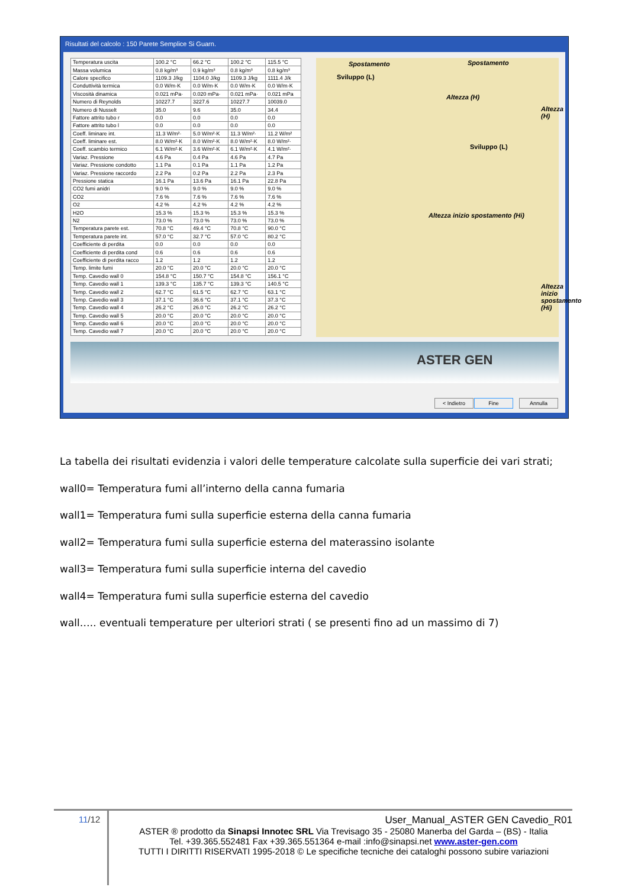Risultati del calcolo : 150 Parete Semplice Si Guarn.
| Temperatura uscita | 100.2 °C | 66.2 °C | 100.2 °C | 115.5 °C |
| Massa volumica | 0.8 kg/m³ | 0.9 kg/m³ | 0.8 kg/m³ | 0.8 kg/m³ |
| Calore specifico | 1109.3 J/kg | 1104.0 J/kg | 1109.3 J/kg | 1111.4 J/k |
| Conduttività termica | 0.0 W/m·K | 0.0 W/m·K | 0.0 W/m·K | 0.0 W/m·K |
| Viscosità dinamica | 0.021 mPa· | 0.020 mPa· | 0.021 mPa· | 0.021 mPa |
| Numero di Reynolds | 10227.7 | 3227.6 | 10227.7 | 10039.0 |
| Numero di Nusselt | 35.0 | 9.6 | 35.0 | 34.4 |
| Fattore attrito tubo r | 0.0 | 0.0 | 0.0 | 0.0 |
| Fattore attrito tubo l | 0.0 | 0.0 | 0.0 | 0.0 |
| Coeff. liminare int. | 11.3 W/m²· | 5.0 W/m²·K | 11.3 W/m²· | 11.2 W/m² |
| Coeff. liminare est. | 8.0 W/m²·K | 8.0 W/m²·K | 8.0 W/m²·K | 8.0 W/m²· |
| Coeff. scambio termico | 6.1 W/m²·K | 3.6 W/m²·K | 6.1 W/m²·K | 4.1 W/m²· |
| Variaz. Pressione | 4.6 Pa | 0.4 Pa | 4.6 Pa | 4.7 Pa |
| Variaz. Pressione condotto | 1.1 Pa | 0.1 Pa | 1.1 Pa | 1.2 Pa |
| Variaz. Pressione raccordo | 2.2 Pa | 0.2 Pa | 2.2 Pa | 2.3 Pa |
| Pressione statica | 16.1 Pa | 13.6 Pa | 16.1 Pa | 22.8 Pa |
| CO2 fumi anidri | 9.0 % | 9.0 % | 9.0 % | 9.0 % |
| CO2 | 7.6 % | 7.6 % | 7.6 % | 7.6 % |
| O2 | 4.2 % | 4.2 % | 4.2 % | 4.2 % |
| H2O | 15.3 % | 15.3 % | 15.3 % | 15.3 % |
| N2 | 73.0 % | 73.0 % | 73.0 % | 73.0 % |
| Temperatura parete est. | 70.8 °C | 49.4 °C | 70.8 °C | 90.0 °C |
| Temperatura parete int. | 57.0 °C | 32.7 °C | 57.0 °C | 80.2 °C |
| Coefficiente di perdita | 0.0 | 0.0 | 0.0 | 0.0 |
| Coefficiente di perdita cond | 0.6 | 0.6 | 0.6 | 0.6 |
| Coefficiente di perdita racco | 1.2 | 1.2 | 1.2 | 1.2 |
| Temp. limite fumi | 20.0 °C | 20.0 °C | 20.0 °C | 20.0 °C |
| Temp. Cavedio wall 0 | 154.8 °C | 150.7 °C | 154.8 °C | 156.1 °C |
| Temp. Cavedio wall 1 | 139.3 °C | 135.7 °C | 139.3 °C | 140.5 °C |
| Temp. Cavedio wall 2 | 62.7 °C | 61.5 °C | 62.7 °C | 63.1 °C |
| Temp. Cavedio wall 3 | 37.1 °C | 36.6 °C | 37.1 °C | 37.3 °C |
| Temp. Cavedio wall 4 | 26.2 °C | 26.0 °C | 26.2 °C | 26.2 °C |
| Temp. Cavedio wall 5 | 20.0 °C | 20.0 °C | 20.0 °C | 20.0 °C |
| Temp. Cavedio wall 6 | 20.0 °C | 20.0 °C | 20.0 °C | 20.0 °C |
| Temp. Cavedio wall 7 | 20.0 °C | 20.0 °C | 20.0 °C | 20.0 °C |
Spostamento Spostamento
Sviluppo (L)
Sviluppo (L)
Altezza (H)
Altezza (H)
Altezza inizio spostamento (Hi)
Altezza inizio spostamento (Hi)
ASTER GEN
< Indietro Fine Annulla
La tabella dei risultati evidenzia i valori delle temperature calcolate sulla superficie dei vari strati;
wall0= Temperatura fumi all’interno della canna fumaria
wall1= Temperatura fumi sulla superficie esterna della canna fumaria
wall2= Temperatura fumi sulla superficie esterna del materassino isolante
wall3= Temperatura fumi sulla superficie interna del cavedio
wall4= Temperatura fumi sulla superficie esterna del cavedio
wall….. eventuali temperature per ulteriori strati ( se presenti fino ad un massimo di 7)
11/12
User_Manual_ASTER GEN Cavedio_R01
ASTER ® prodotto da Sinapsi Innotec SRL Via Trevisago 35 - 25080 Manerba del Garda – (BS) - Italia
Tel. +39.365.552481 Fax +39.365.551364 e-mail :info@sinapsi.net www.aster-gen.com
TUTTI I DIRITTI RISERVATI 1995-2018 © Le specifiche tecniche dei cataloghi possono subire variazioni